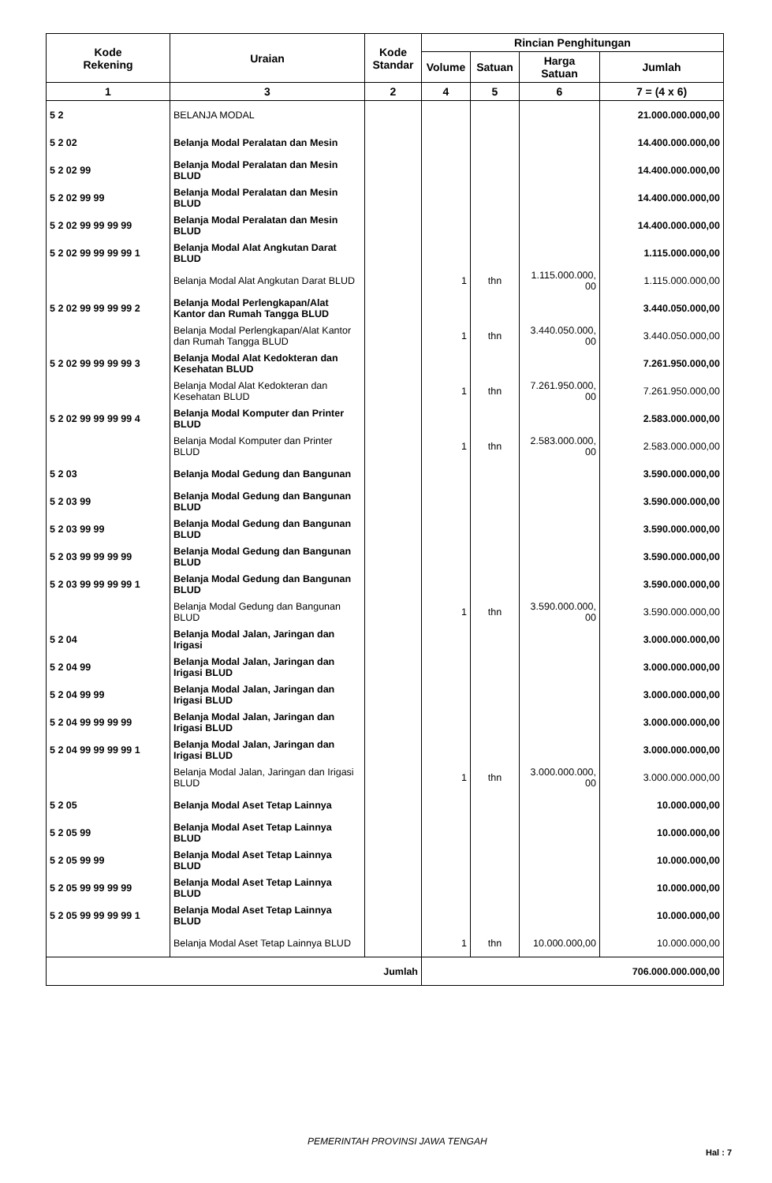| Kode Rekening | Uraian | Kode Standar | Rincian Penghitungan | | | |
| --- | --- | --- | --- | --- | --- | --- |
| | | | Volume | Satuan | Harga Satuan | Jumlah |
| 1 | 3 | 2 | 4 | 5 | 6 | 7 = (4 x 6) |
| 5 2 | BELANJA MODAL | | | | | 21.000.000.000,00 |
| 5 2 02 | Belanja Modal Peralatan dan Mesin | | | | | 14.400.000.000,00 |
| 5 2 02 99 | Belanja Modal Peralatan dan Mesin BLUD | | | | | 14.400.000.000,00 |
| 5 2 02 99 99 | Belanja Modal Peralatan dan Mesin BLUD | | | | | 14.400.000.000,00 |
| 5 2 02 99 99 99 99 | Belanja Modal Peralatan dan Mesin BLUD | | | | | 14.400.000.000,00 |
| 5 2 02 99 99 99 99 1 | Belanja Modal Alat Angkutan Darat BLUD | | | | | 1.115.000.000,00 |
| | Belanja Modal Alat Angkutan Darat BLUD | | 1 | thn | 1.115.000.000, 00 | 1.115.000.000,00 |
| 5 2 02 99 99 99 99 2 | Belanja Modal Perlengkapan/Alat Kantor dan Rumah Tangga BLUD | | | | | 3.440.050.000,00 |
| | Belanja Modal Perlengkapan/Alat Kantor dan Rumah Tangga BLUD | | 1 | thn | 3.440.050.000, 00 | 3.440.050.000,00 |
| 5 2 02 99 99 99 99 3 | Belanja Modal Alat Kedokteran dan Kesehatan BLUD | | | | | 7.261.950.000,00 |
| | Belanja Modal Alat Kedokteran dan Kesehatan BLUD | | 1 | thn | 7.261.950.000, 00 | 7.261.950.000,00 |
| 5 2 02 99 99 99 99 4 | Belanja Modal Komputer dan Printer BLUD | | | | | 2.583.000.000,00 |
| | Belanja Modal Komputer dan Printer BLUD | | 1 | thn | 2.583.000.000, 00 | 2.583.000.000,00 |
| 5 2 03 | Belanja Modal Gedung dan Bangunan | | | | | 3.590.000.000,00 |
| 5 2 03 99 | Belanja Modal Gedung dan Bangunan BLUD | | | | | 3.590.000.000,00 |
| 5 2 03 99 99 | Belanja Modal Gedung dan Bangunan BLUD | | | | | 3.590.000.000,00 |
| 5 2 03 99 99 99 99 | Belanja Modal Gedung dan Bangunan BLUD | | | | | 3.590.000.000,00 |
| 5 2 03 99 99 99 99 1 | Belanja Modal Gedung dan Bangunan BLUD | | | | | 3.590.000.000,00 |
| | Belanja Modal Gedung dan Bangunan BLUD | | 1 | thn | 3.590.000.000, 00 | 3.590.000.000,00 |
| 5 2 04 | Belanja Modal Jalan, Jaringan dan Irigasi | | | | | 3.000.000.000,00 |
| 5 2 04 99 | Belanja Modal Jalan, Jaringan dan Irigasi BLUD | | | | | 3.000.000.000,00 |
| 5 2 04 99 99 | Belanja Modal Jalan, Jaringan dan Irigasi BLUD | | | | | 3.000.000.000,00 |
| 5 2 04 99 99 99 99 | Belanja Modal Jalan, Jaringan dan Irigasi BLUD | | | | | 3.000.000.000,00 |
| 5 2 04 99 99 99 99 1 | Belanja Modal Jalan, Jaringan dan Irigasi BLUD | | | | | 3.000.000.000,00 |
| | Belanja Modal Jalan, Jaringan dan Irigasi BLUD | | 1 | thn | 3.000.000.000, 00 | 3.000.000.000,00 |
| 5 2 05 | Belanja Modal Aset Tetap Lainnya | | | | | 10.000.000,00 |
| 5 2 05 99 | Belanja Modal Aset Tetap Lainnya BLUD | | | | | 10.000.000,00 |
| 5 2 05 99 99 | Belanja Modal Aset Tetap Lainnya BLUD | | | | | 10.000.000,00 |
| 5 2 05 99 99 99 99 | Belanja Modal Aset Tetap Lainnya BLUD | | | | | 10.000.000,00 |
| 5 2 05 99 99 99 99 1 | Belanja Modal Aset Tetap Lainnya BLUD | | | | | 10.000.000,00 |
| | Belanja Modal Aset Tetap Lainnya BLUD | | 1 | thn | 10.000.000,00 | 10.000.000,00 |
| Jumlah | | | 706.000.000.000,00 | | | |
PEMERINTAH PROVINSI JAWA TENGAH
Hal : 7